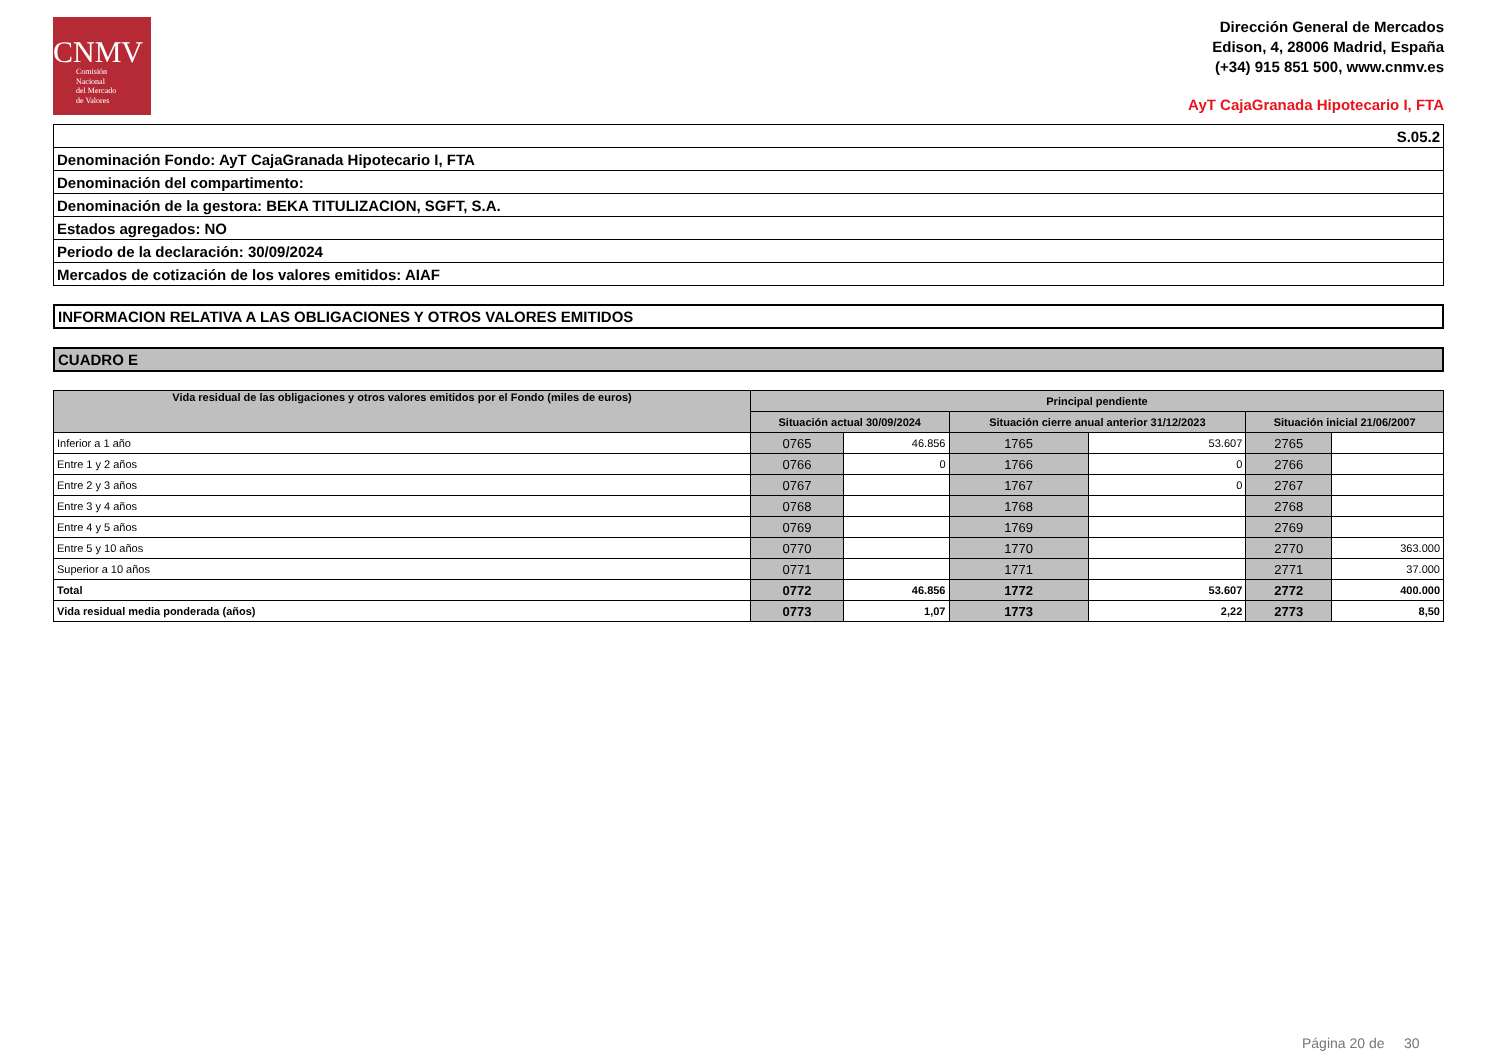CNMV
Comisión
Nacional
del Mercado
de Valores
Dirección General de Mercados
Edison, 4, 28006 Madrid, España
(+34) 915 851 500, www.cnmv.es
AyT CajaGranada Hipotecario I, FTA
| S.05.2 |
| Denominación Fondo: AyT CajaGranada Hipotecario I, FTA |
| Denominación del compartimento: |
| Denominación de la gestora: BEKA TITULIZACION, SGFT, S.A. |
| Estados agregados: NO |
| Periodo de la declaración: 30/09/2024 |
| Mercados de cotización de los valores emitidos: AIAF |
INFORMACION RELATIVA A LAS OBLIGACIONES Y OTROS VALORES EMITIDOS
CUADRO E
| Vida residual de las obligaciones y otros valores emitidos por el Fondo (miles de euros) | Principal pendiente | | | | | |
| --- | --- | --- | --- | --- | --- | --- |
| | Situación actual 30/09/2024 | | Situación cierre anual anterior 31/12/2023 | | Situación inicial 21/06/2007 | |
| Inferior a 1 año | 0765 | 46.856 | 1765 | 53.607 | 2765 | |
| Entre 1 y 2 años | 0766 | 0 | 1766 | 0 | 2766 | |
| Entre 2 y 3 años | 0767 | | 1767 | 0 | 2767 | |
| Entre 3 y 4 años | 0768 | | 1768 | | 2768 | |
| Entre 4 y 5 años | 0769 | | 1769 | | 2769 | |
| Entre 5 y 10 años | 0770 | | 1770 | | 2770 | 363.000 |
| Superior a 10 años | 0771 | | 1771 | | 2771 | 37.000 |
| Total | 0772 | 46.856 | 1772 | 53.607 | 2772 | 400.000 |
| Vida residual media ponderada (años) | 0773 | 1,07 | 1773 | 2,22 | 2773 | 8,50 |
Página 20 de 30